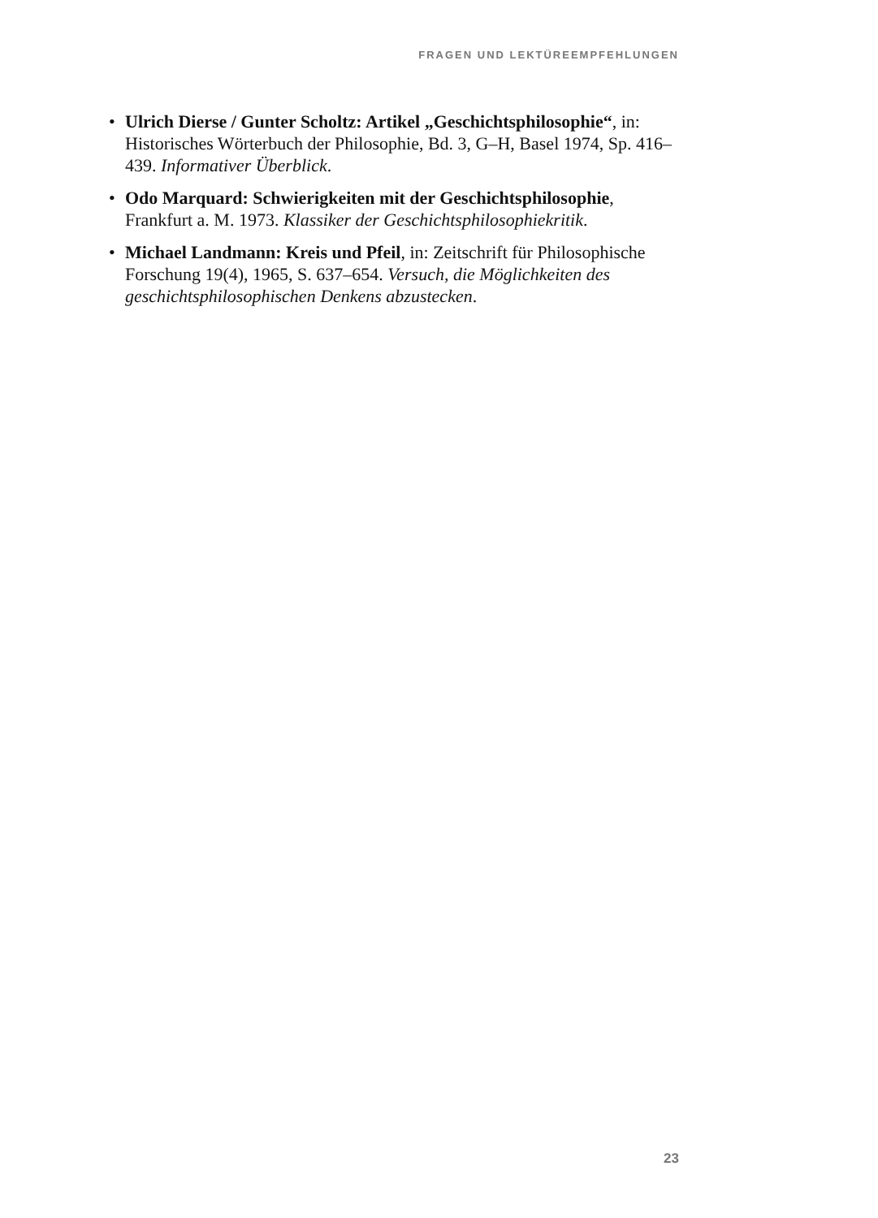FRAGEN UND LEKTÜREEMPFEHLUNGEN
• Ulrich Dierse / Gunter Scholtz: Artikel „Geschichtsphilosophie“, in: Historisches Wörterbuch der Philosophie, Bd. 3, G–H, Basel 1974, Sp. 416–439. Informativer Überblick.
• Odo Marquard: Schwierigkeiten mit der Geschichtsphilosophie, Frankfurt a. M. 1973. Klassiker der Geschichtsphilosophiekritik.
• Michael Landmann: Kreis und Pfeil, in: Zeitschrift für Philosophische Forschung 19(4), 1965, S. 637–654. Versuch, die Möglichkeiten des geschichtsphilosophischen Denkens abzustecken.
23